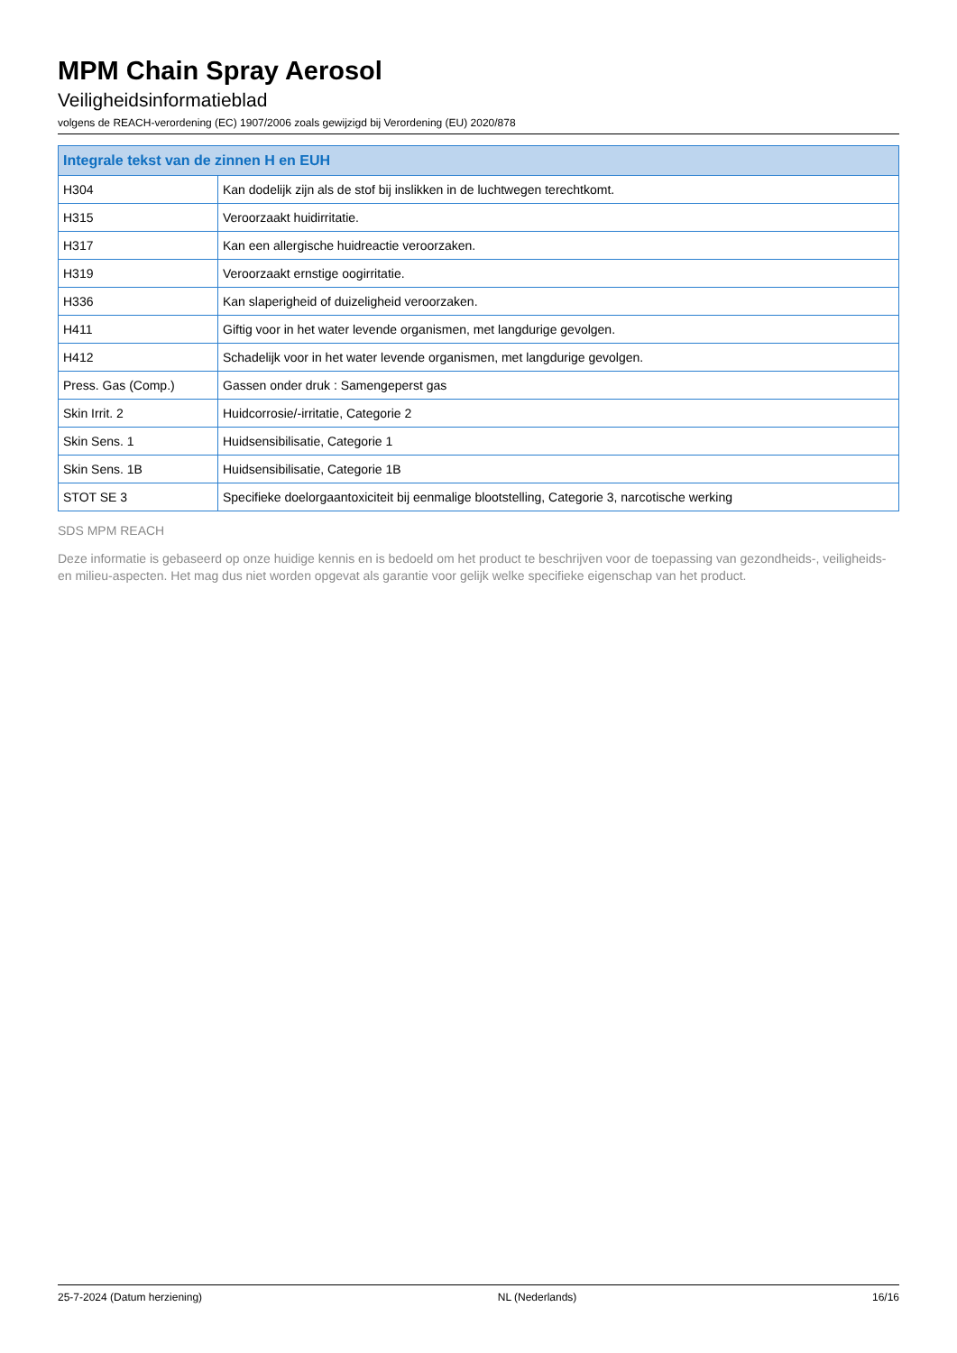MPM Chain Spray Aerosol
Veiligheidsinformatieblad
volgens de REACH-verordening (EC) 1907/2006 zoals gewijzigd bij Verordening (EU) 2020/878
| Integrale tekst van de zinnen H en EUH | |
| --- | --- |
| H304 | Kan dodelijk zijn als de stof bij inslikken in de luchtwegen terechtkomt. |
| H315 | Veroorzaakt huidirritatie. |
| H317 | Kan een allergische huidreactie veroorzaken. |
| H319 | Veroorzaakt ernstige oogirritatie. |
| H336 | Kan slaperigheid of duizeligheid veroorzaken. |
| H411 | Giftig voor in het water levende organismen, met langdurige gevolgen. |
| H412 | Schadelijk voor in het water levende organismen, met langdurige gevolgen. |
| Press. Gas (Comp.) | Gassen onder druk : Samengeperst gas |
| Skin Irrit. 2 | Huidcorrosie/-irritatie, Categorie 2 |
| Skin Sens. 1 | Huidsensibilisatie, Categorie 1 |
| Skin Sens. 1B | Huidsensibilisatie, Categorie 1B |
| STOT SE 3 | Specifieke doelorgaantoxiciteit bij eenmalige blootstelling, Categorie 3, narcotische werking |
SDS MPM REACH
Deze informatie is gebaseerd op onze huidige kennis en is bedoeld om het product te beschrijven voor de toepassing van gezondheids-, veiligheids-en milieu-aspecten. Het mag dus niet worden opgevat als garantie voor gelijk welke specifieke eigenschap van het product.
25-7-2024 (Datum herziening) NL (Nederlands) 16/16